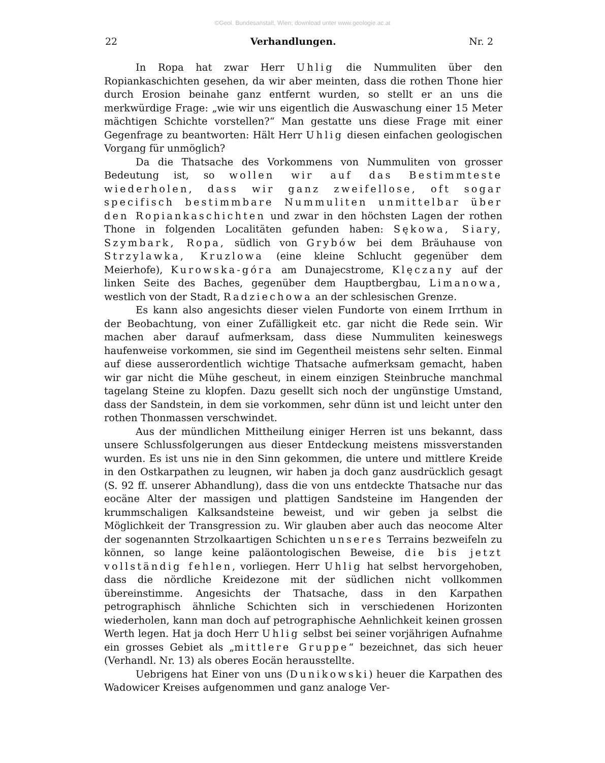©Geol. Bundesanstalt, Wien; download unter www.geologie.ac.at
22 Verhandlungen. Nr. 2
In Ropa hat zwar Herr Uhlig die Nummuliten über den Ropiankaschichten gesehen, da wir aber meinten, dass die rothen Thone hier durch Erosion beinahe ganz entfernt wurden, so stellt er an uns die merkwürdige Frage: „wie wir uns eigentlich die Auswaschung einer 15 Meter mächtigen Schichte vorstellen?“ Man gestatte uns diese Frage mit einer Gegenfrage zu beantworten: Hält Herr Uhlig diesen einfachen geologischen Vorgang für unmöglich?
Da die Thatsache des Vorkommens von Nummuliten von grosser Bedeutung ist, so wollen wir auf das Bestimmteste wiederholen, dass wir ganz zweifellose, oft sogar specifisch bestimmbare Nummuliten unmittelbar über den Ropiankaschichten und zwar in den höchsten Lagen der rothen Thone in folgenden Localitäten gefunden haben: Sękowa, Siary, Szymbark, Ropa, südlich von Grybów bei dem Bräuhause von Strzylawka, Kruzlowa (eine kleine Schlucht gegenüber dem Meierhofe), Kurowska-góra am Dunajecstrome, Klęczany auf der linken Seite des Baches, gegenüber dem Hauptbergbau, Limanowa, westlich von der Stadt, Radziechowa an der schlesischen Grenze.
Es kann also angesichts dieser vielen Fundorte von einem Irrthum in der Beobachtung, von einer Zufälligkeit etc. gar nicht die Rede sein. Wir machen aber darauf aufmerksam, dass diese Nummuliten keineswegs haufenweise vorkommen, sie sind im Gegentheil meistens sehr selten. Einmal auf diese ausserordentlich wichtige Thatsache aufmerksam gemacht, haben wir gar nicht die Mühe gescheut, in einem einzigen Steinbruche manchmal tagelang Steine zu klopfen. Dazu gesellt sich noch der ungünstige Umstand, dass der Sandstein, in dem sie vorkommen, sehr dünn ist und leicht unter den rothen Thonmassen verschwindet.
Aus der mündlichen Mittheilung einiger Herren ist uns bekannt, dass unsere Schlussfolgerungen aus dieser Entdeckung meistens missverstanden wurden. Es ist uns nie in den Sinn gekommen, die untere und mittlere Kreide in den Ostkarpathen zu leugnen, wir haben ja doch ganz ausdrücklich gesagt (S. 92 ff. unserer Abhandlung), dass die von uns entdeckte Thatsache nur das eocäne Alter der massigen und plattigen Sandsteine im Hangenden der krummschaligen Kalksandsteine beweist, und wir geben ja selbst die Möglichkeit der Transgression zu. Wir glauben aber auch das neocome Alter der sogenannten Strzolkaartigen Schichten unseres Terrains bezweifeln zu können, so lange keine paläontologischen Beweise, die bis jetzt vollständig fehlen, vorliegen. Herr Uhlig hat selbst hervorgehoben, dass die nördliche Kreidezone mit der südlichen nicht vollkommen übereinstimme. Angesichts der Thatsache, dass in den Karpathen petrographisch ähnliche Schichten sich in verschiedenen Horizonten wiederholen, kann man doch auf petrographische Aehnlichkeit keinen grossen Werth legen. Hat ja doch Herr Uhlig selbst bei seiner vorjährigen Aufnahme ein grosses Gebiet als „mittlere Gruppe“ bezeichnet, das sich heuer (Verhandl. Nr. 13) als oberes Eocän herausstellte.
Uebrigens hat Einer von uns (Dunikowski) heuer die Karpathen des Wadowicer Kreises aufgenommen und ganz analoge Ver-